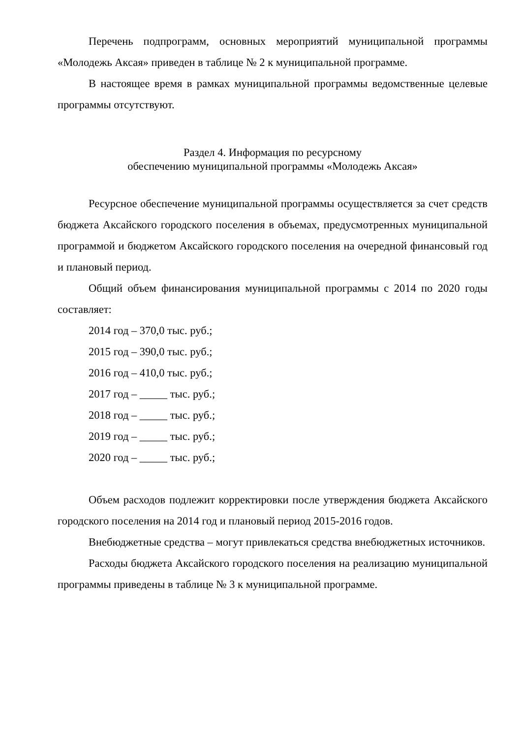Перечень подпрограмм, основных мероприятий муниципальной программы «Молодежь Аксая» приведен в таблице № 2 к муниципальной программе.
В настоящее время в рамках муниципальной программы ведомственные целевые программы отсутствуют.
Раздел 4. Информация по ресурсному
обеспечению муниципальной программы «Молодежь Аксая»
Ресурсное обеспечение муниципальной программы осуществляется за счет средств бюджета Аксайского городского поселения в объемах, предусмотренных муниципальной программой и бюджетом Аксайского городского поселения на очередной финансовый год и плановый период.
Общий объем финансирования муниципальной программы с 2014 по 2020 годы составляет:
2014 год – 370,0 тыс. руб.;
2015 год – 390,0 тыс. руб.;
2016 год – 410,0 тыс. руб.;
2017 год – _____ тыс. руб.;
2018 год – _____ тыс. руб.;
2019 год – _____ тыс. руб.;
2020 год – _____ тыс. руб.;
Объем расходов подлежит корректировки после утверждения бюджета Аксайского городского поселения на 2014 год и плановый период 2015-2016 годов.
Внебюджетные средства – могут привлекаться средства внебюджетных источников.
Расходы бюджета Аксайского городского поселения на реализацию муниципальной программы приведены в таблице № 3 к муниципальной программе.